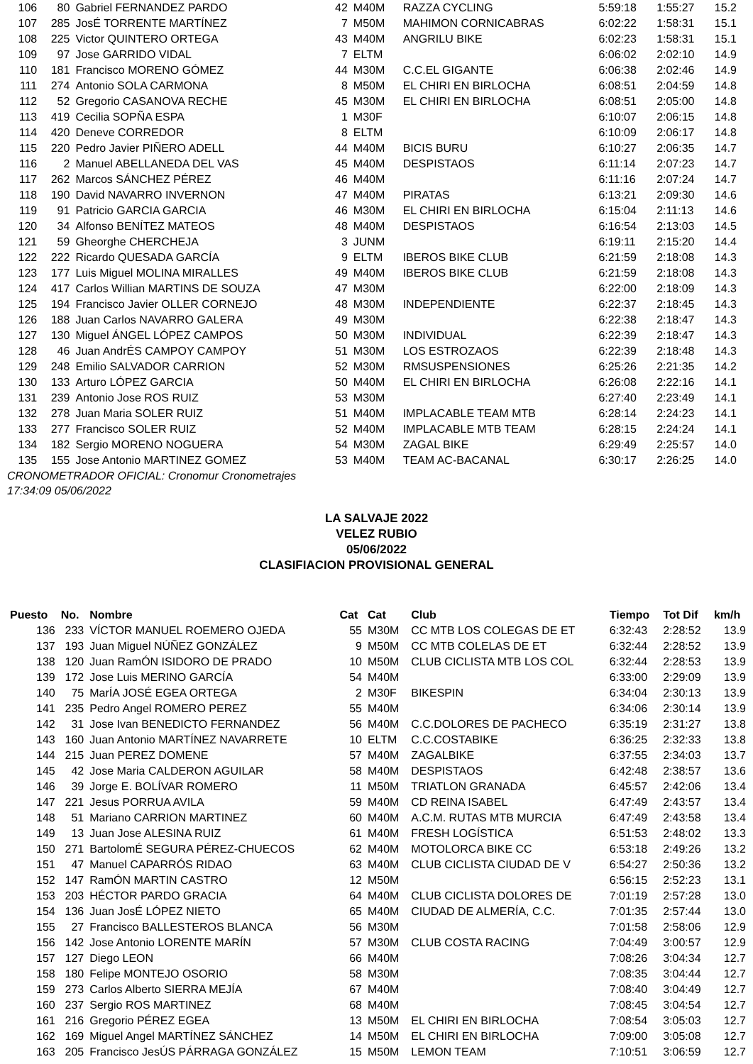| 106 | 80 | Gabriel FERNANDEZ PARDO | 42 | M40M | RAZZA CYCLING | 5:59:18 | 1:55:27 | 15.2 |
| 107 | 285 | JosÉ TORRENTE MARTÍNEZ | 7 | M50M | MAHIMON CORNICABRAS | 6:02:22 | 1:58:31 | 15.1 |
| 108 | 225 | Victor QUINTERO ORTEGA | 43 | M40M | ANGRILU BIKE | 6:02:23 | 1:58:31 | 15.1 |
| 109 | 97 | Jose GARRIDO VIDAL | 7 | ELTM | | 6:06:02 | 2:02:10 | 14.9 |
| 110 | 181 | Francisco MORENO GÓMEZ | 44 | M30M | C.C.EL GIGANTE | 6:06:38 | 2:02:46 | 14.9 |
| 111 | 274 | Antonio SOLA CARMONA | 8 | M50M | EL CHIRI EN BIRLOCHA | 6:08:51 | 2:04:59 | 14.8 |
| 112 | 52 | Gregorio CASANOVA RECHE | 45 | M30M | EL CHIRI EN BIRLOCHA | 6:08:51 | 2:05:00 | 14.8 |
| 113 | 419 | Cecilia SOPÑA ESPA | 1 | M30F | | 6:10:07 | 2:06:15 | 14.8 |
| 114 | 420 | Deneve CORREDOR | 8 | ELTM | | 6:10:09 | 2:06:17 | 14.8 |
| 115 | 220 | Pedro Javier PIÑERO ADELL | 44 | M40M | BICIS BURU | 6:10:27 | 2:06:35 | 14.7 |
| 116 | 2 | Manuel ABELLANEDA DEL VAS | 45 | M40M | DESPISTAOS | 6:11:14 | 2:07:23 | 14.7 |
| 117 | 262 | Marcos SÁNCHEZ PÉREZ | 46 | M40M | | 6:11:16 | 2:07:24 | 14.7 |
| 118 | 190 | David NAVARRO INVERNON | 47 | M40M | PIRATAS | 6:13:21 | 2:09:30 | 14.6 |
| 119 | 91 | Patricio GARCIA GARCIA | 46 | M30M | EL CHIRI EN BIRLOCHA | 6:15:04 | 2:11:13 | 14.6 |
| 120 | 34 | Alfonso BENÍTEZ MATEOS | 48 | M40M | DESPISTAOS | 6:16:54 | 2:13:03 | 14.5 |
| 121 | 59 | Gheorghe CHERCHEJA | 3 | JUNM | | 6:19:11 | 2:15:20 | 14.4 |
| 122 | 222 | Ricardo QUESADA GARCÍA | 9 | ELTM | IBEROS BIKE CLUB | 6:21:59 | 2:18:08 | 14.3 |
| 123 | 177 | Luis Miguel MOLINA MIRALLES | 49 | M40M | IBEROS BIKE CLUB | 6:21:59 | 2:18:08 | 14.3 |
| 124 | 417 | Carlos Willian MARTINS DE SOUZA | 47 | M30M | | 6:22:00 | 2:18:09 | 14.3 |
| 125 | 194 | Francisco Javier OLLER CORNEJO | 48 | M30M | INDEPENDIENTE | 6:22:37 | 2:18:45 | 14.3 |
| 126 | 188 | Juan Carlos NAVARRO GALERA | 49 | M30M | | 6:22:38 | 2:18:47 | 14.3 |
| 127 | 130 | Miguel ÁNGEL LÓPEZ CAMPOS | 50 | M30M | INDIVIDUAL | 6:22:39 | 2:18:47 | 14.3 |
| 128 | 46 | Juan AndrÉS CAMPOY CAMPOY | 51 | M30M | LOS ESTROZAOS | 6:22:39 | 2:18:48 | 14.3 |
| 129 | 248 | Emilio SALVADOR CARRION | 52 | M30M | RMSUSPENSIONES | 6:25:26 | 2:21:35 | 14.2 |
| 130 | 133 | Arturo LÓPEZ GARCIA | 50 | M40M | EL CHIRI EN BIRLOCHA | 6:26:08 | 2:22:16 | 14.1 |
| 131 | 239 | Antonio Jose ROS RUIZ | 53 | M30M | | 6:27:40 | 2:23:49 | 14.1 |
| 132 | 278 | Juan Maria SOLER RUIZ | 51 | M40M | IMPLACABLE TEAM MTB | 6:28:14 | 2:24:23 | 14.1 |
| 133 | 277 | Francisco SOLER RUIZ | 52 | M40M | IMPLACABLE MTB TEAM | 6:28:15 | 2:24:24 | 14.1 |
| 134 | 182 | Sergio MORENO NOGUERA | 54 | M30M | ZAGAL BIKE | 6:29:49 | 2:25:57 | 14.0 |
| 135 | 155 | Jose Antonio MARTINEZ GOMEZ | 53 | M40M | TEAM AC-BACANAL | 6:30:17 | 2:26:25 | 14.0 |
CRONOMETRADOR OFICIAL: Cronomur Cronometrajes
17:34:09 05/06/2022
LA SALVAJE 2022
VELEZ RUBIO
05/06/2022
CLASIFIACION PROVISIONAL GENERAL
| Puesto | No. | Nombre | Cat | Cat | Club | Tiempo | Tot Dif | km/h |
| --- | --- | --- | --- | --- | --- | --- | --- | --- |
| 136 | 233 | VÍCTOR MANUEL ROEMERO OJEDA | 55 | M30M | CC MTB LOS COLEGAS DE ET | 6:32:43 | 2:28:52 | 13.9 |
| 137 | 193 | Juan Miguel NÚÑEZ GONZÁLEZ | 9 | M50M | CC MTB COLELAS DE ET | 6:32:44 | 2:28:52 | 13.9 |
| 138 | 120 | Juan RamÓN ISIDORO DE PRADO | 10 | M50M | CLUB CICLISTA MTB LOS COL | 6:32:44 | 2:28:53 | 13.9 |
| 139 | 172 | Jose Luis MERINO GARCÍA | 54 | M40M | | 6:33:00 | 2:29:09 | 13.9 |
| 140 | 75 | MarÍA JOSÉ EGEA ORTEGA | 2 | M30F | BIKESPIN | 6:34:04 | 2:30:13 | 13.9 |
| 141 | 235 | Pedro Angel ROMERO PEREZ | 55 | M40M | | 6:34:06 | 2:30:14 | 13.9 |
| 142 | 31 | Jose Ivan BENEDICTO FERNANDEZ | 56 | M40M | C.C.DOLORES DE PACHECO | 6:35:19 | 2:31:27 | 13.8 |
| 143 | 160 | Juan Antonio MARTÍNEZ NAVARRETE | 10 | ELTM | C.C.COSTABIKE | 6:36:25 | 2:32:33 | 13.8 |
| 144 | 215 | Juan PEREZ DOMENE | 57 | M40M | ZAGALBIKE | 6:37:55 | 2:34:03 | 13.7 |
| 145 | 42 | Jose Maria CALDERON AGUILAR | 58 | M40M | DESPISTAOS | 6:42:48 | 2:38:57 | 13.6 |
| 146 | 39 | Jorge E. BOLÍVAR ROMERO | 11 | M50M | TRIATLON GRANADA | 6:45:57 | 2:42:06 | 13.4 |
| 147 | 221 | Jesus PORRUA AVILA | 59 | M40M | CD REINA ISABEL | 6:47:49 | 2:43:57 | 13.4 |
| 148 | 51 | Mariano CARRION MARTINEZ | 60 | M40M | A.C.M. RUTAS MTB MURCIA | 6:47:49 | 2:43:58 | 13.4 |
| 149 | 13 | Juan Jose ALESINA RUIZ | 61 | M40M | FRESH LOGÍSTICA | 6:51:53 | 2:48:02 | 13.3 |
| 150 | 271 | BartolomÉ SEGURA PÉREZ-CHUECOS | 62 | M40M | MOTOLORCA BIKE CC | 6:53:18 | 2:49:26 | 13.2 |
| 151 | 47 | Manuel CAPARRÓS RIDAO | 63 | M40M | CLUB CICLISTA CIUDAD DE V | 6:54:27 | 2:50:36 | 13.2 |
| 152 | 147 | RamÓN MARTIN CASTRO | 12 | M50M | | 6:56:15 | 2:52:23 | 13.1 |
| 153 | 203 | HÉCTOR PARDO GRACIA | 64 | M40M | CLUB CICLISTA DOLORES DE | 7:01:19 | 2:57:28 | 13.0 |
| 154 | 136 | Juan JosÉ LÓPEZ NIETO | 65 | M40M | CIUDAD DE ALMERÍA, C.C. | 7:01:35 | 2:57:44 | 13.0 |
| 155 | 27 | Francisco BALLESTEROS BLANCA | 56 | M30M | | 7:01:58 | 2:58:06 | 12.9 |
| 156 | 142 | Jose Antonio LORENTE MARÍN | 57 | M30M | CLUB COSTA RACING | 7:04:49 | 3:00:57 | 12.9 |
| 157 | 127 | Diego LEON | 66 | M40M | | 7:08:26 | 3:04:34 | 12.7 |
| 158 | 180 | Felipe MONTEJO OSORIO | 58 | M30M | | 7:08:35 | 3:04:44 | 12.7 |
| 159 | 273 | Carlos Alberto SIERRA MEJÍA | 67 | M40M | | 7:08:40 | 3:04:49 | 12.7 |
| 160 | 237 | Sergio ROS MARTINEZ | 68 | M40M | | 7:08:45 | 3:04:54 | 12.7 |
| 161 | 216 | Gregorio PÉREZ EGEA | 13 | M50M | EL CHIRI EN BIRLOCHA | 7:08:54 | 3:05:03 | 12.7 |
| 162 | 169 | Miguel Angel MARTÍNEZ SÁNCHEZ | 14 | M50M | EL CHIRI EN BIRLOCHA | 7:09:00 | 3:05:08 | 12.7 |
| 163 | 205 | Francisco JesÚS PÁRRAGA GONZÁLEZ | 15 | M50M | LEMON TEAM | 7:10:51 | 3:06:59 | 12.7 |